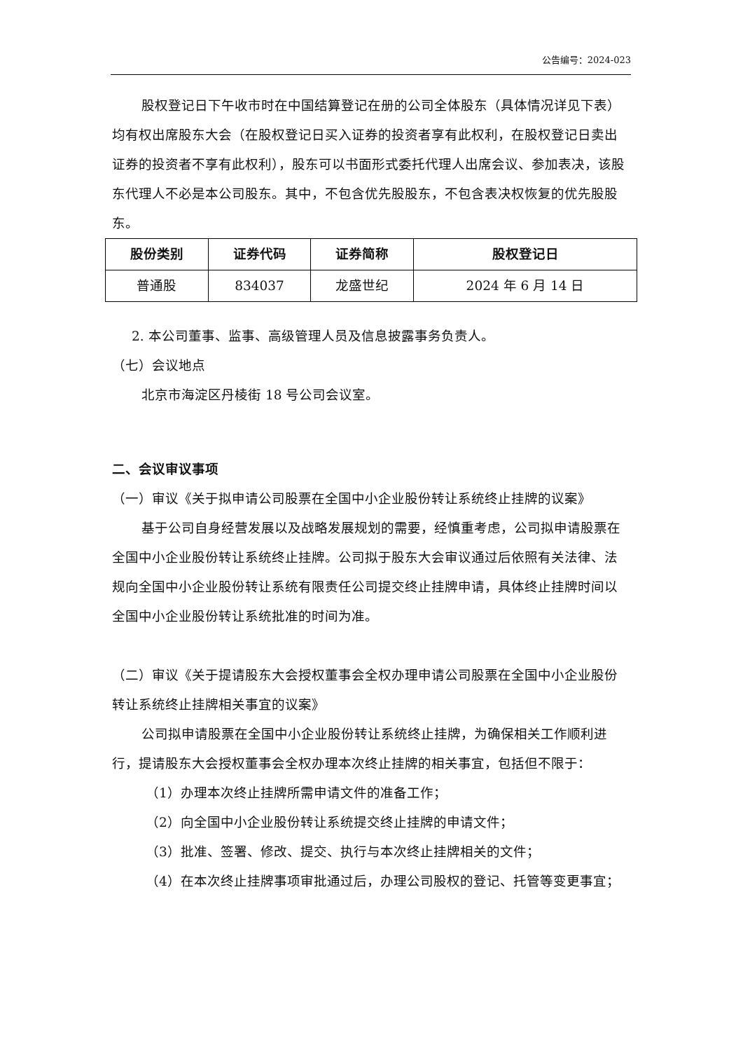公告编号：2024-023
股权登记日下午收市时在中国结算登记在册的公司全体股东（具体情况详见下表）均有权出席股东大会（在股权登记日买入证券的投资者享有此权利，在股权登记日卖出证券的投资者不享有此权利），股东可以书面形式委托代理人出席会议、参加表决，该股东代理人不必是本公司股东。其中，不包含优先股股东，不包含表决权恢复的优先股股东。
| 股份类别 | 证券代码 | 证券简称 | 股权登记日 |
| --- | --- | --- | --- |
| 普通股 | 834037 | 龙盛世纪 | 2024 年 6 月 14 日 |
2. 本公司董事、监事、高级管理人员及信息披露事务负责人。
（七）会议地点
北京市海淀区丹棱街 18 号公司会议室。
二、会议审议事项
（一）审议《关于拟申请公司股票在全国中小企业股份转让系统终止挂牌的议案》
基于公司自身经营发展以及战略发展规划的需要，经慎重考虑，公司拟申请股票在全国中小企业股份转让系统终止挂牌。公司拟于股东大会审议通过后依照有关法律、法规向全国中小企业股份转让系统有限责任公司提交终止挂牌申请，具体终止挂牌时间以全国中小企业股份转让系统批准的时间为准。
（二）审议《关于提请股东大会授权董事会全权办理申请公司股票在全国中小企业股份转让系统终止挂牌相关事宜的议案》
公司拟申请股票在全国中小企业股份转让系统终止挂牌，为确保相关工作顺利进行，提请股东大会授权董事会全权办理本次终止挂牌的相关事宜，包括但不限于：
（1）办理本次终止挂牌所需申请文件的准备工作；
（2）向全国中小企业股份转让系统提交终止挂牌的申请文件；
（3）批准、签署、修改、提交、执行与本次终止挂牌相关的文件；
（4）在本次终止挂牌事项审批通过后，办理公司股权的登记、托管等变更事宜；